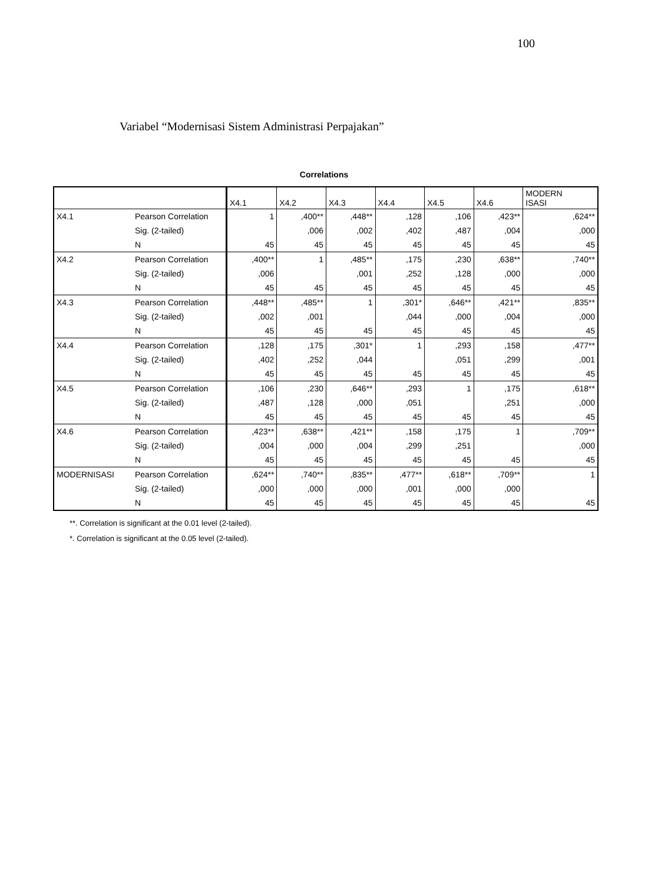100
Variabel “Modernisasi Sistem Administrasi Perpajakan”
Correlations
| | | X4.1 | X4.2 | X4.3 | X4.4 | X4.5 | X4.6 | MODERN ISASI |
| --- | --- | --- | --- | --- | --- | --- | --- | --- |
| X4.1 | Pearson Correlation | 1 | ,400** | ,448** | ,128 | ,106 | ,423** | ,624** |
| | Sig. (2-tailed) | | ,006 | ,002 | ,402 | ,487 | ,004 | ,000 |
| | N | 45 | 45 | 45 | 45 | 45 | 45 | 45 |
| X4.2 | Pearson Correlation | ,400** | 1 | ,485** | ,175 | ,230 | ,638** | ,740** |
| | Sig. (2-tailed) | ,006 | | ,001 | ,252 | ,128 | ,000 | ,000 |
| | N | 45 | 45 | 45 | 45 | 45 | 45 | 45 |
| X4.3 | Pearson Correlation | ,448** | ,485** | 1 | ,301* | ,646** | ,421** | ,835** |
| | Sig. (2-tailed) | ,002 | ,001 | | ,044 | ,000 | ,004 | ,000 |
| | N | 45 | 45 | 45 | 45 | 45 | 45 | 45 |
| X4.4 | Pearson Correlation | ,128 | ,175 | ,301* | 1 | ,293 | ,158 | ,477** |
| | Sig. (2-tailed) | ,402 | ,252 | ,044 | | ,051 | ,299 | ,001 |
| | N | 45 | 45 | 45 | 45 | 45 | 45 | 45 |
| X4.5 | Pearson Correlation | ,106 | ,230 | ,646** | ,293 | 1 | ,175 | ,618** |
| | Sig. (2-tailed) | ,487 | ,128 | ,000 | ,051 | | ,251 | ,000 |
| | N | 45 | 45 | 45 | 45 | 45 | 45 | 45 |
| X4.6 | Pearson Correlation | ,423** | ,638** | ,421** | ,158 | ,175 | 1 | ,709** |
| | Sig. (2-tailed) | ,004 | ,000 | ,004 | ,299 | ,251 | | ,000 |
| | N | 45 | 45 | 45 | 45 | 45 | 45 | 45 |
| MODERNISASI | Pearson Correlation | ,624** | ,740** | ,835** | ,477** | ,618** | ,709** | 1 |
| | Sig. (2-tailed) | ,000 | ,000 | ,000 | ,001 | ,000 | ,000 | |
| | N | 45 | 45 | 45 | 45 | 45 | 45 | 45 |
**. Correlation is significant at the 0.01 level (2-tailed).
*. Correlation is significant at the 0.05 level (2-tailed).